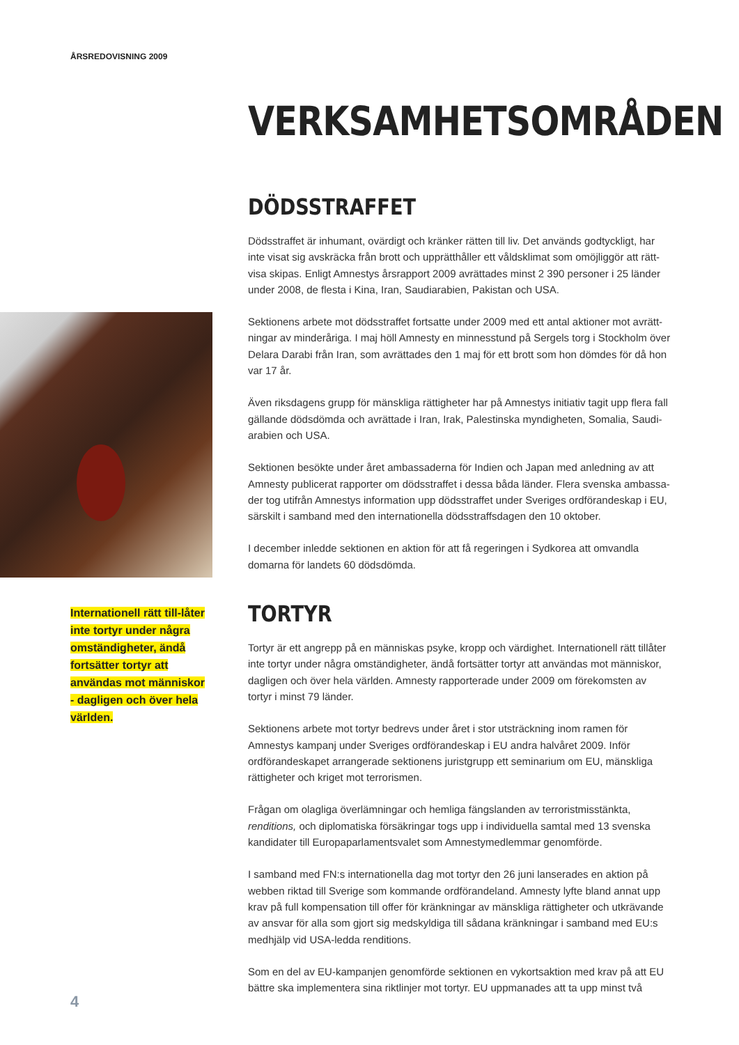ÅRSREDOVISNING 2009
VERKSAMHETSOMRÅDEN
DÖDSSTRAFFET
Dödsstraffet är inhumant, ovärdigt och kränker rätten till liv. Det används godtyckligt, har inte visat sig avskräcka från brott och upprätthåller ett våldsklimat som omöjliggör att rätt-visa skipas. Enligt Amnestys årsrapport 2009 avrättades minst 2 390 personer i 25 länder under 2008, de flesta i Kina, Iran, Saudiarabien, Pakistan och USA.
Sektionens arbete mot dödsstraffet fortsatte under 2009 med ett antal aktioner mot avrätt-ningar av minderåriga. I maj höll Amnesty en minnesstund på Sergels torg i Stockholm över Delara Darabi från Iran, som avrättades den 1 maj för ett brott som hon dömdes för då hon var 17 år.
Även riksdagens grupp för mänskliga rättigheter har på Amnestys initiativ tagit upp flera fall gällande dödsdömda och avrättade i Iran, Irak, Palestinska myndigheten, Somalia, Saudi-arabien och USA.
Sektionen besökte under året ambassaderna för Indien och Japan med anledning av att Amnesty publicerat rapporter om dödsstraffet i dessa båda länder. Flera svenska ambassa-der tog utifrån Amnestys information upp dödsstraffet under Sveriges ordförandeskap i EU, särskilt i samband med den internationella dödsstraffsdagen den 10 oktober.
I december inledde sektionen en aktion för att få regeringen i Sydkorea att omvandla domarna för landets 60 dödsdömda.
TORTYR
Tortyr är ett angrepp på en människas psyke, kropp och värdighet. Internationell rätt tillåter inte tortyr under några omständigheter, ändå fortsätter tortyr att användas mot människor, dagligen och över hela världen. Amnesty rapporterade under 2009 om förekomsten av tortyr i minst 79 länder.
Sektionens arbete mot tortyr bedrevs under året i stor utsträckning inom ramen för Amnestys kampanj under Sveriges ordförandeskap i EU andra halvåret 2009. Inför ordförandeskapet arrangerade sektionens juristgrupp ett seminarium om EU, mänskliga rättigheter och kriget mot terrorismen.
Frågan om olagliga överlämningar och hemliga fängslanden av terroristmisstänkta, renditions, och diplomatiska försäkringar togs upp i individuella samtal med 13 svenska kandidater till Europaparlamentsvalet som Amnestymedlemmar genomförde.
I samband med FN:s internationella dag mot tortyr den 26 juni lanserades en aktion på webben riktad till Sverige som kommande ordförandeland. Amnesty lyfte bland annat upp krav på full kompensation till offer för kränkningar av mänskliga rättigheter och utkrävande av ansvar för alla som gjort sig medskyldiga till sådana kränkningar i samband med EU:s medhjälp vid USA-ledda renditions.
Som en del av EU-kampanjen genomförde sektionen en vykortsaktion med krav på att EU bättre ska implementera sina riktlinjer mot tortyr. EU uppmanades att ta upp minst två
Internationell rätt till-låter inte tortyr under några omständigheter, ändå fortsätter tortyr att användas mot människor - dagligen och över hela världen.
4